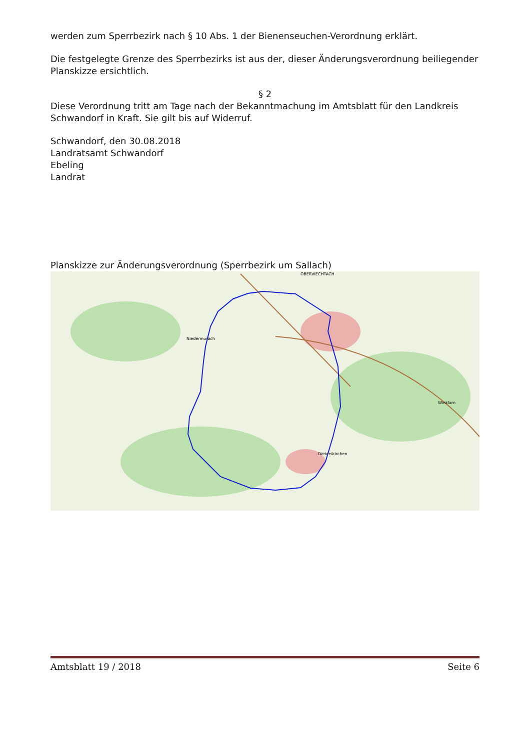werden zum Sperrbezirk nach § 10 Abs. 1 der Bienenseuchen-Verordnung erklärt.
Die festgelegte Grenze des Sperrbezirks ist aus der, dieser Änderungsverordnung beiliegender Planskizze ersichtlich.
§ 2
Diese Verordnung tritt am Tage nach der Bekanntmachung im Amtsblatt für den Landkreis Schwandorf in Kraft. Sie gilt bis auf Widerruf.
Schwandorf, den 30.08.2018
Landratsamt Schwandorf
Ebeling
Landrat
Planskizze zur Änderungsverordnung (Sperrbezirk um Sallach)
OBERVIECHTACH
Niedermurach
Dieterskirchen
Winklarn
Amtsblatt 19 / 2018 Seite 6